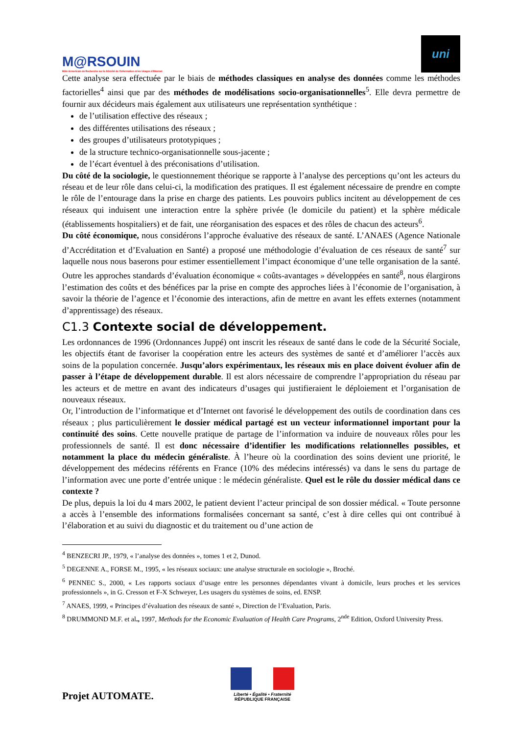M@RSOUIN
Môle Armoricain de Recherche sur la SOciété de l'information et les Usages d'INternet
uni
Cette analyse sera effectuée par le biais de méthodes classiques en analyse des données comme les méthodes factorielles<sup>4</sup> ainsi que par des méthodes de modélisations socio-organisationnelles<sup>5</sup>. Elle devra permettre de fournir aux décideurs mais également aux utilisateurs une représentation synthétique :
de l’utilisation effective des réseaux ;
des différentes utilisations des réseaux ;
des groupes d’utilisateurs prototypiques ;
de la structure technico-organisationnelle sous-jacente ;
de l’écart éventuel à des préconisations d’utilisation.
Du côté de la sociologie, le questionnement théorique se rapporte à l’analyse des perceptions qu’ont les acteurs du réseau et de leur rôle dans celui-ci, la modification des pratiques. Il est également nécessaire de prendre en compte le rôle de l’entourage dans la prise en charge des patients. Les pouvoirs publics incitent au développement de ces réseaux qui induisent une interaction entre la sphère privée (le domicile du patient) et la sphère médicale (établissements hospitaliers) et de fait, une réorganisation des espaces et des rôles de chacun des acteurs<sup>6</sup>.
Du côté économique, nous considérons l’approche évaluative des réseaux de santé. L’ANAES (Agence Nationale d’Accréditation et d’Evaluation en Santé) a proposé une méthodologie d’évaluation de ces réseaux de santé<sup>7</sup> sur laquelle nous nous baserons pour estimer essentiellement l’impact économique d’une telle organisation de la santé. Outre les approches standards d’évaluation économique « coûts-avantages » développées en santé<sup>8</sup>, nous élargirons l’estimation des coûts et des bénéfices par la prise en compte des approches liées à l’économie de l’organisation, à savoir la théorie de l’agence et l’économie des interactions, afin de mettre en avant les effets externes (notamment d’apprentissage) des réseaux.
C1.3 Contexte social de développement.
Les ordonnances de 1996 (Ordonnances Juppé) ont inscrit les réseaux de santé dans le code de la Sécurité Sociale, les objectifs étant de favoriser la coopération entre les acteurs des systèmes de santé et d’améliorer l’accès aux soins de la population concernée. Jusqu’alors expérimentaux, les réseaux mis en place doivent évoluer afin de passer à l’étape de développement durable. Il est alors nécessaire de comprendre l’appropriation du réseau par les acteurs et de mettre en avant des indicateurs d’usages qui justifieraient le déploiement et l’organisation de nouveaux réseaux.
Or, l’introduction de l’informatique et d’Internet ont favorisé le développement des outils de coordination dans ces réseaux ; plus particulièrement le dossier médical partagé est un vecteur informationnel important pour la continuité des soins. Cette nouvelle pratique de partage de l’information va induire de nouveaux rôles pour les professionnels de santé. Il est donc nécessaire d’identifier les modifications relationnelles possibles, et notamment la place du médecin généraliste. À l’heure où la coordination des soins devient une priorité, le développement des médecins référents en France (10% des médecins intéressés) va dans le sens du partage de l’information avec une porte d’entrée unique : le médecin généraliste. Quel est le rôle du dossier médical dans ce contexte ?
De plus, depuis la loi du 4 mars 2002, le patient devient l’acteur principal de son dossier médical. « Toute personne a accès à l’ensemble des informations formalisées concernant sa santé, c’est à dire celles qui ont contribué à l’élaboration et au suivi du diagnostic et du traitement ou d’une action de
<sup>4</sup> BENZECRI JP., 1979, « l’analyse des données », tomes 1 et 2, Dunod.
<sup>5</sup> DEGENNE A., FORSE M., 1995, « les réseaux sociaux: une analyse structurale en sociologie », Broché.
<sup>6</sup> PENNEC S., 2000, « Les rapports sociaux d’usage entre les personnes dépendantes vivant à domicile, leurs proches et les services professionnels », in G. Cresson et F-X Schweyer, Les usagers du systèmes de soins, ed. ENSP.
<sup>7</sup> ANAES, 1999, « Principes d’évaluation des réseaux de santé », Direction de l’Evaluation, Paris.
<sup>8</sup> DRUMMOND M.F. et al., 1997, Methods for the Economic Evaluation of Health Care Programs, 2<sup>nde</sup> Edition, Oxford University Press.
Projet AUTOMATE.
Liberté • Égalité • Fraternité
RÉPUBLIQUE FRANÇAISE